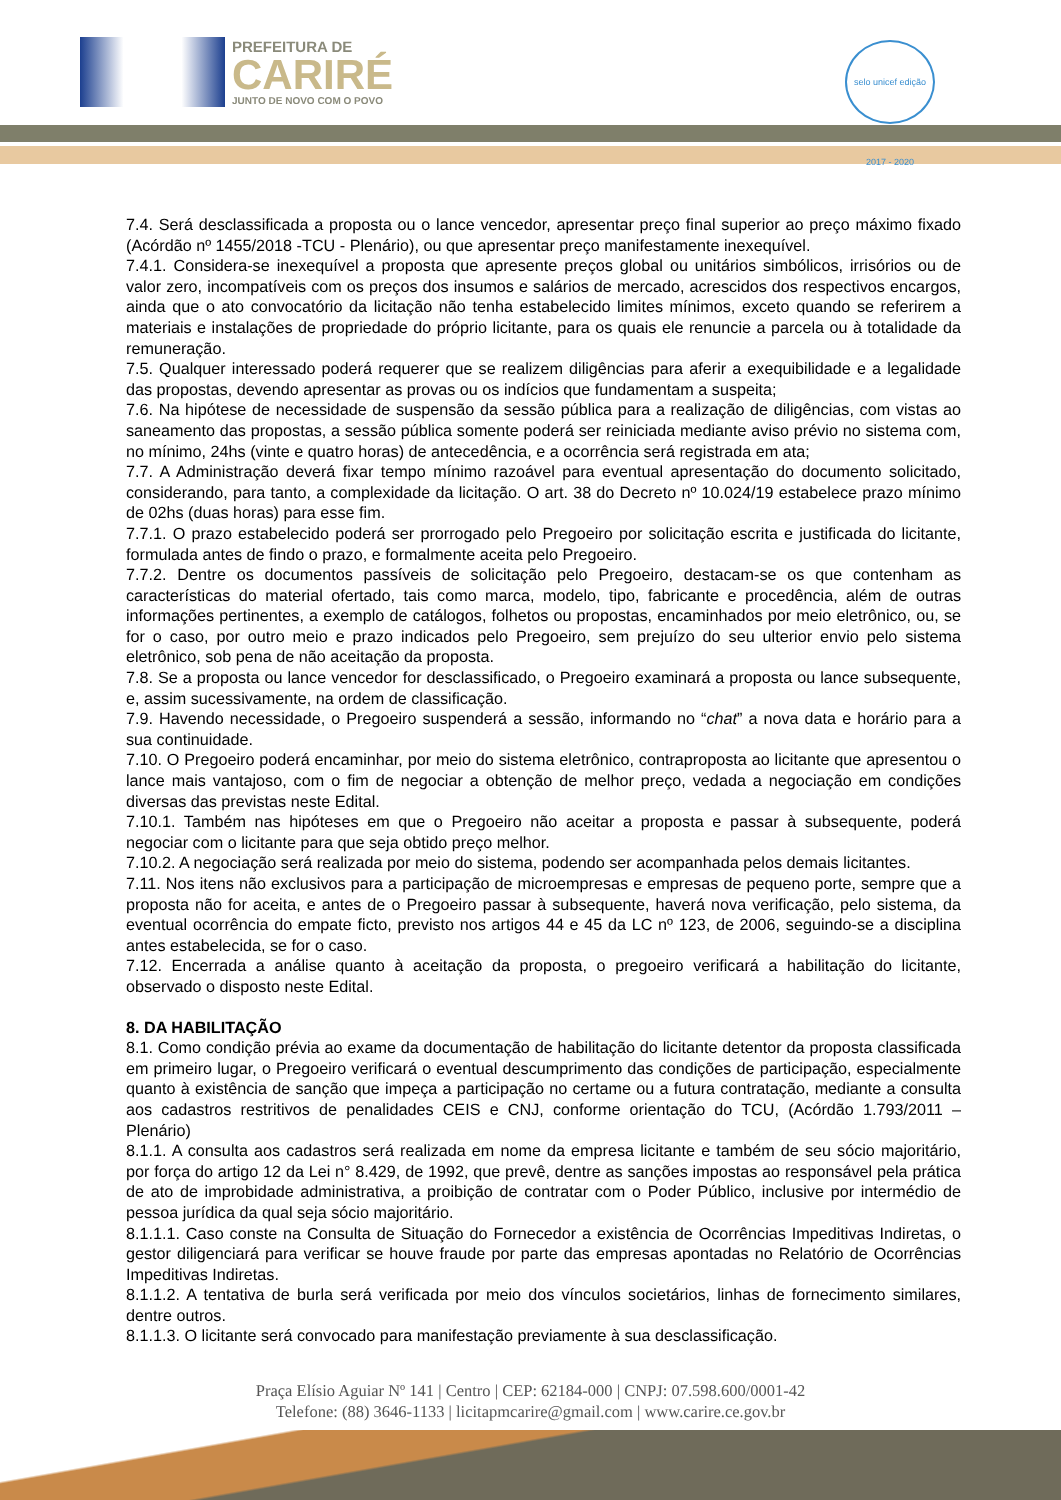PREFEITURA DE
CARIRÉ
JUNTO DE NOVO COM O POVO
selo unicef edição 2017 - 2020
7.4. Será desclassificada a proposta ou o lance vencedor, apresentar preço final superior ao preço máximo fixado (Acórdão nº 1455/2018 -TCU - Plenário), ou que apresentar preço manifestamente inexequível.
7.4.1. Considera-se inexequível a proposta que apresente preços global ou unitários simbólicos, irrisórios ou de valor zero, incompatíveis com os preços dos insumos e salários de mercado, acrescidos dos respectivos encargos, ainda que o ato convocatório da licitação não tenha estabelecido limites mínimos, exceto quando se referirem a materiais e instalações de propriedade do próprio licitante, para os quais ele renuncie a parcela ou à totalidade da remuneração.
7.5. Qualquer interessado poderá requerer que se realizem diligências para aferir a exequibilidade e a legalidade das propostas, devendo apresentar as provas ou os indícios que fundamentam a suspeita;
7.6. Na hipótese de necessidade de suspensão da sessão pública para a realização de diligências, com vistas ao saneamento das propostas, a sessão pública somente poderá ser reiniciada mediante aviso prévio no sistema com, no mínimo, 24hs (vinte e quatro horas) de antecedência, e a ocorrência será registrada em ata;
7.7. A Administração deverá fixar tempo mínimo razoável para eventual apresentação do documento solicitado, considerando, para tanto, a complexidade da licitação. O art. 38 do Decreto nº 10.024/19 estabelece prazo mínimo de 02hs (duas horas) para esse fim.
7.7.1. O prazo estabelecido poderá ser prorrogado pelo Pregoeiro por solicitação escrita e justificada do licitante, formulada antes de findo o prazo, e formalmente aceita pelo Pregoeiro.
7.7.2. Dentre os documentos passíveis de solicitação pelo Pregoeiro, destacam-se os que contenham as características do material ofertado, tais como marca, modelo, tipo, fabricante e procedência, além de outras informações pertinentes, a exemplo de catálogos, folhetos ou propostas, encaminhados por meio eletrônico, ou, se for o caso, por outro meio e prazo indicados pelo Pregoeiro, sem prejuízo do seu ulterior envio pelo sistema eletrônico, sob pena de não aceitação da proposta.
7.8. Se a proposta ou lance vencedor for desclassificado, o Pregoeiro examinará a proposta ou lance subsequente, e, assim sucessivamente, na ordem de classificação.
7.9. Havendo necessidade, o Pregoeiro suspenderá a sessão, informando no “chat” a nova data e horário para a sua continuidade.
7.10. O Pregoeiro poderá encaminhar, por meio do sistema eletrônico, contraproposta ao licitante que apresentou o lance mais vantajoso, com o fim de negociar a obtenção de melhor preço, vedada a negociação em condições diversas das previstas neste Edital.
7.10.1. Também nas hipóteses em que o Pregoeiro não aceitar a proposta e passar à subsequente, poderá negociar com o licitante para que seja obtido preço melhor.
7.10.2. A negociação será realizada por meio do sistema, podendo ser acompanhada pelos demais licitantes.
7.11. Nos itens não exclusivos para a participação de microempresas e empresas de pequeno porte, sempre que a proposta não for aceita, e antes de o Pregoeiro passar à subsequente, haverá nova verificação, pelo sistema, da eventual ocorrência do empate ficto, previsto nos artigos 44 e 45 da LC nº 123, de 2006, seguindo-se a disciplina antes estabelecida, se for o caso.
7.12. Encerrada a análise quanto à aceitação da proposta, o pregoeiro verificará a habilitação do licitante, observado o disposto neste Edital.
8. DA HABILITAÇÃO
8.1. Como condição prévia ao exame da documentação de habilitação do licitante detentor da proposta classificada em primeiro lugar, o Pregoeiro verificará o eventual descumprimento das condições de participação, especialmente quanto à existência de sanção que impeça a participação no certame ou a futura contratação, mediante a consulta aos cadastros restritivos de penalidades CEIS e CNJ, conforme orientação do TCU, (Acórdão 1.793/2011 – Plenário)
8.1.1. A consulta aos cadastros será realizada em nome da empresa licitante e também de seu sócio majoritário, por força do artigo 12 da Lei n° 8.429, de 1992, que prevê, dentre as sanções impostas ao responsável pela prática de ato de improbidade administrativa, a proibição de contratar com o Poder Público, inclusive por intermédio de pessoa jurídica da qual seja sócio majoritário.
8.1.1.1. Caso conste na Consulta de Situação do Fornecedor a existência de Ocorrências Impeditivas Indiretas, o gestor diligenciará para verificar se houve fraude por parte das empresas apontadas no Relatório de Ocorrências Impeditivas Indiretas.
8.1.1.2. A tentativa de burla será verificada por meio dos vínculos societários, linhas de fornecimento similares, dentre outros.
8.1.1.3. O licitante será convocado para manifestação previamente à sua desclassificação.
Praça Elísio Aguiar Nº 141 | Centro | CEP: 62184-000 | CNPJ: 07.598.600/0001-42
Telefone: (88) 3646-1133 | licitapmcarire@gmail.com | www.carire.ce.gov.br